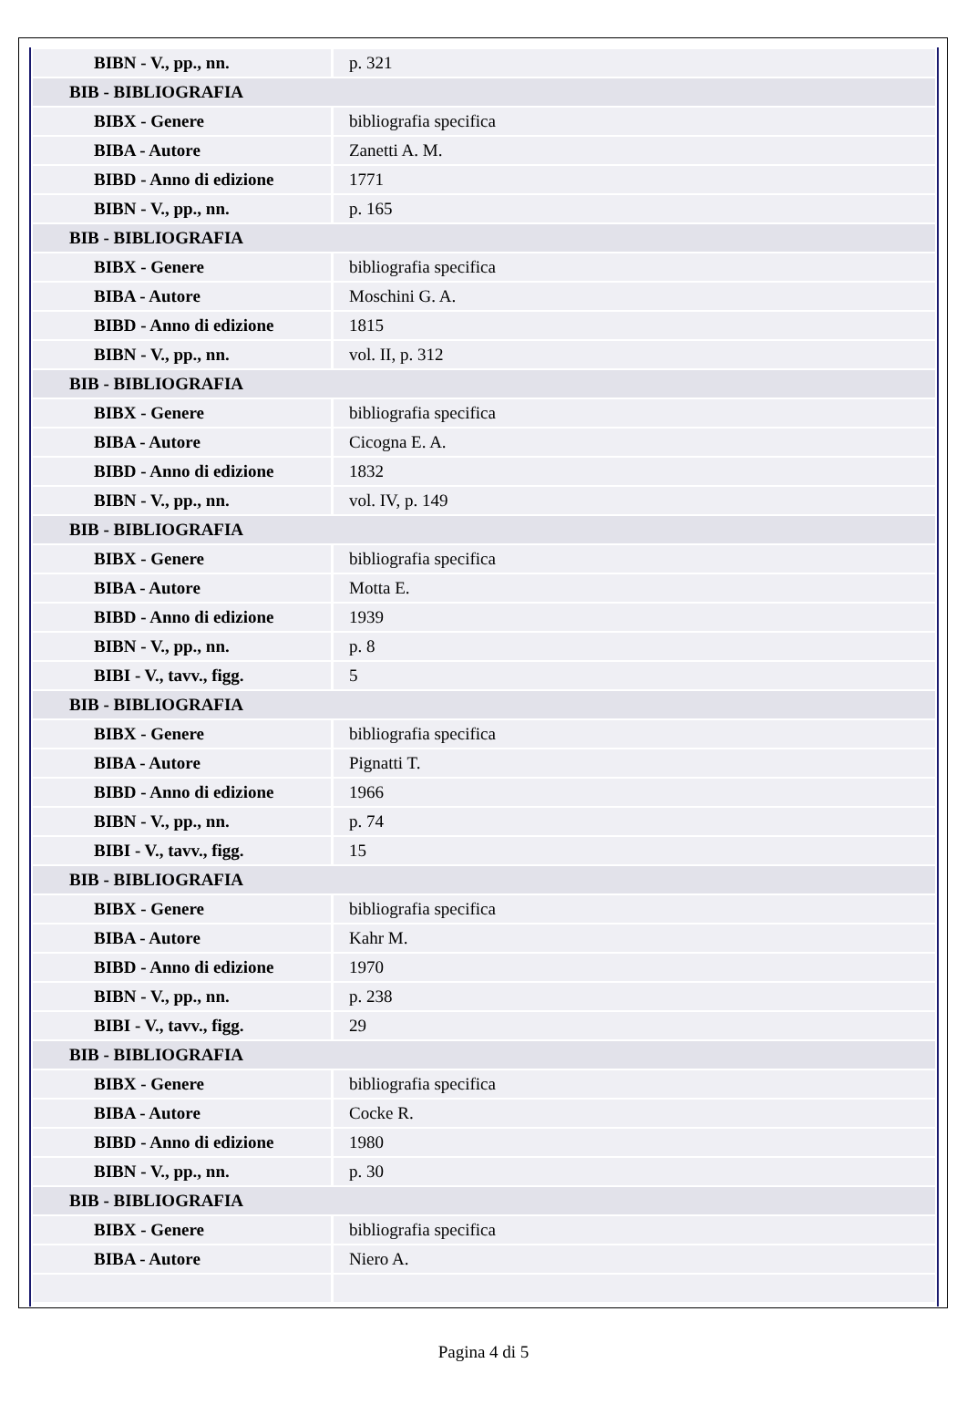| BIBN - V., pp., nn. | p. 321 |
| BIB - BIBLIOGRAFIA | |
| BIBX - Genere | bibliografia specifica |
| BIBA - Autore | Zanetti A. M. |
| BIBD - Anno di edizione | 1771 |
| BIBN - V., pp., nn. | p. 165 |
| BIB - BIBLIOGRAFIA | |
| BIBX - Genere | bibliografia specifica |
| BIBA - Autore | Moschini G. A. |
| BIBD - Anno di edizione | 1815 |
| BIBN - V., pp., nn. | vol. II, p. 312 |
| BIB - BIBLIOGRAFIA | |
| BIBX - Genere | bibliografia specifica |
| BIBA - Autore | Cicogna E. A. |
| BIBD - Anno di edizione | 1832 |
| BIBN - V., pp., nn. | vol. IV, p. 149 |
| BIB - BIBLIOGRAFIA | |
| BIBX - Genere | bibliografia specifica |
| BIBA - Autore | Motta E. |
| BIBD - Anno di edizione | 1939 |
| BIBN - V., pp., nn. | p. 8 |
| BIBI - V., tavv., figg. | 5 |
| BIB - BIBLIOGRAFIA | |
| BIBX - Genere | bibliografia specifica |
| BIBA - Autore | Pignatti T. |
| BIBD - Anno di edizione | 1966 |
| BIBN - V., pp., nn. | p. 74 |
| BIBI - V., tavv., figg. | 15 |
| BIB - BIBLIOGRAFIA | |
| BIBX - Genere | bibliografia specifica |
| BIBA - Autore | Kahr M. |
| BIBD - Anno di edizione | 1970 |
| BIBN - V., pp., nn. | p. 238 |
| BIBI - V., tavv., figg. | 29 |
| BIB - BIBLIOGRAFIA | |
| BIBX - Genere | bibliografia specifica |
| BIBA - Autore | Cocke R. |
| BIBD - Anno di edizione | 1980 |
| BIBN - V., pp., nn. | p. 30 |
| BIB - BIBLIOGRAFIA | |
| BIBX - Genere | bibliografia specifica |
| BIBA - Autore | Niero A. |
Pagina 4 di 5